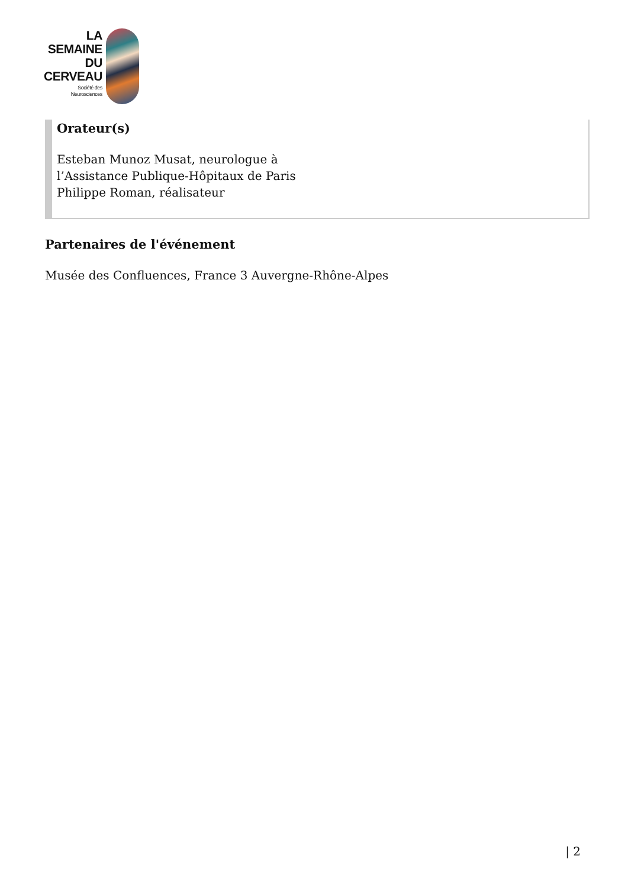LA
SEMAINE
DU
CERVEAU
Société des
Neurosciences
Orateur(s)
Esteban Munoz Musat, neurologue à
l’Assistance Publique-Hôpitaux de Paris
Philippe Roman, réalisateur
Partenaires de l'événement
Musée des Confluences, France 3 Auvergne-Rhône-Alpes
| 2